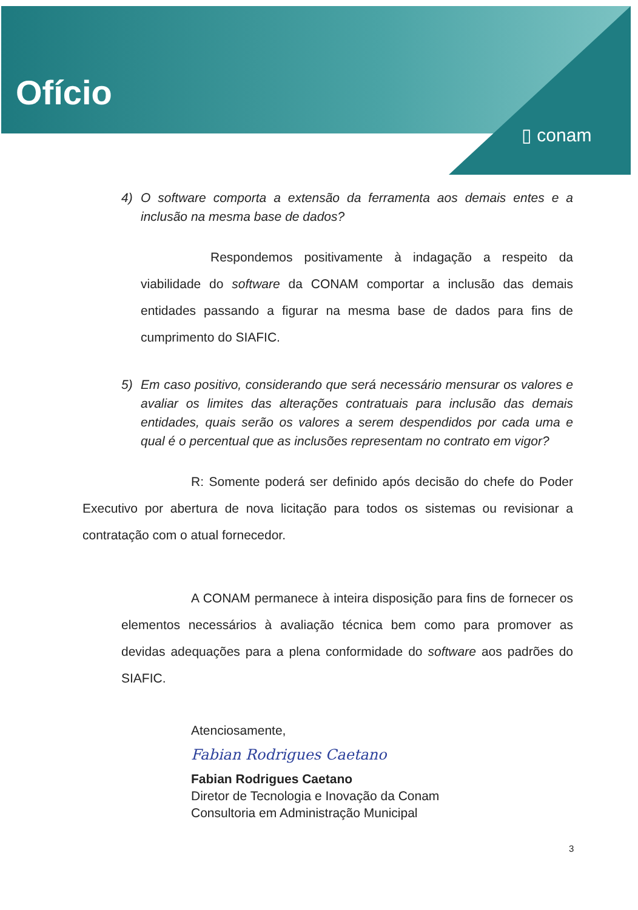Ofício
▯ conam
4) O software comporta a extensão da ferramenta aos demais entes e a inclusão na mesma base de dados?
Respondemos positivamente à indagação a respeito da viabilidade do software da CONAM comportar a inclusão das demais entidades passando a figurar na mesma base de dados para fins de cumprimento do SIAFIC.
5) Em caso positivo, considerando que será necessário mensurar os valores e avaliar os limites das alterações contratuais para inclusão das demais entidades, quais serão os valores a serem despendidos por cada uma e qual é o percentual que as inclusões representam no contrato em vigor?
R: Somente poderá ser definido após decisão do chefe do Poder Executivo por abertura de nova licitação para todos os sistemas ou revisionar a contratação com o atual fornecedor.
A CONAM permanece à inteira disposição para fins de fornecer os elementos necessários à avaliação técnica bem como para promover as devidas adequações para a plena conformidade do software aos padrões do SIAFIC.
Atenciosamente,
Fabian Rodrigues Caetano
Fabian Rodrigues Caetano
Diretor de Tecnologia e Inovação da Conam
Consultoria em Administração Municipal
3